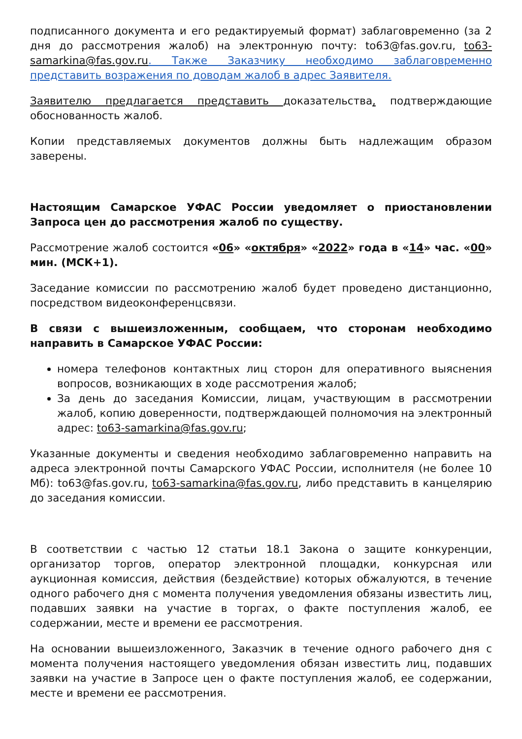подписанного документа и его редактируемый формат) заблаговременно (за 2 дня до рассмотрения жалоб) на электронную почту: to63@fas.gov.ru, to63-samarkina@fas.gov.ru. Также Заказчику необходимо заблаговременно представить возражения по доводам жалоб в адрес Заявителя.
Заявителю предлагается представить доказательства, подтверждающие обоснованность жалоб.
Копии представляемых документов должны быть надлежащим образом заверены.
Настоящим Самарское УФАС России уведомляет о приостановлении Запроса цен до рассмотрения жалоб по существу.
Рассмотрение жалоб состоится «06» «октября» «2022» года в «14» час. «00» мин. (МСК+1).
Заседание комиссии по рассмотрению жалоб будет проведено дистанционно, посредством видеоконференцсвязи.
В связи с вышеизложенным, сообщаем, что сторонам необходимо направить в Самарское УФАС России:
номера телефонов контактных лиц сторон для оперативного выяснения вопросов, возникающих в ходе рассмотрения жалоб;
За день до заседания Комиссии, лицам, участвующим в рассмотрении жалоб, копию доверенности, подтверждающей полномочия на электронный адрес: to63-samarkina@fas.gov.ru;
Указанные документы и сведения необходимо заблаговременно направить на адреса электронной почты Самарского УФАС России, исполнителя (не более 10 Мб): to63@fas.gov.ru, to63-samarkina@fas.gov.ru, либо представить в канцелярию до заседания комиссии.
В соответствии с частью 12 статьи 18.1 Закона о защите конкуренции, организатор торгов, оператор электронной площадки, конкурсная или аукционная комиссия, действия (бездействие) которых обжалуются, в течение одного рабочего дня с момента получения уведомления обязаны известить лиц, подавших заявки на участие в торгах, о факте поступления жалоб, ее содержании, месте и времени ее рассмотрения.
На основании вышеизложенного, Заказчик в течение одного рабочего дня с момента получения настоящего уведомления обязан известить лиц, подавших заявки на участие в Запросе цен о факте поступления жалоб, ее содержании, месте и времени ее рассмотрения.